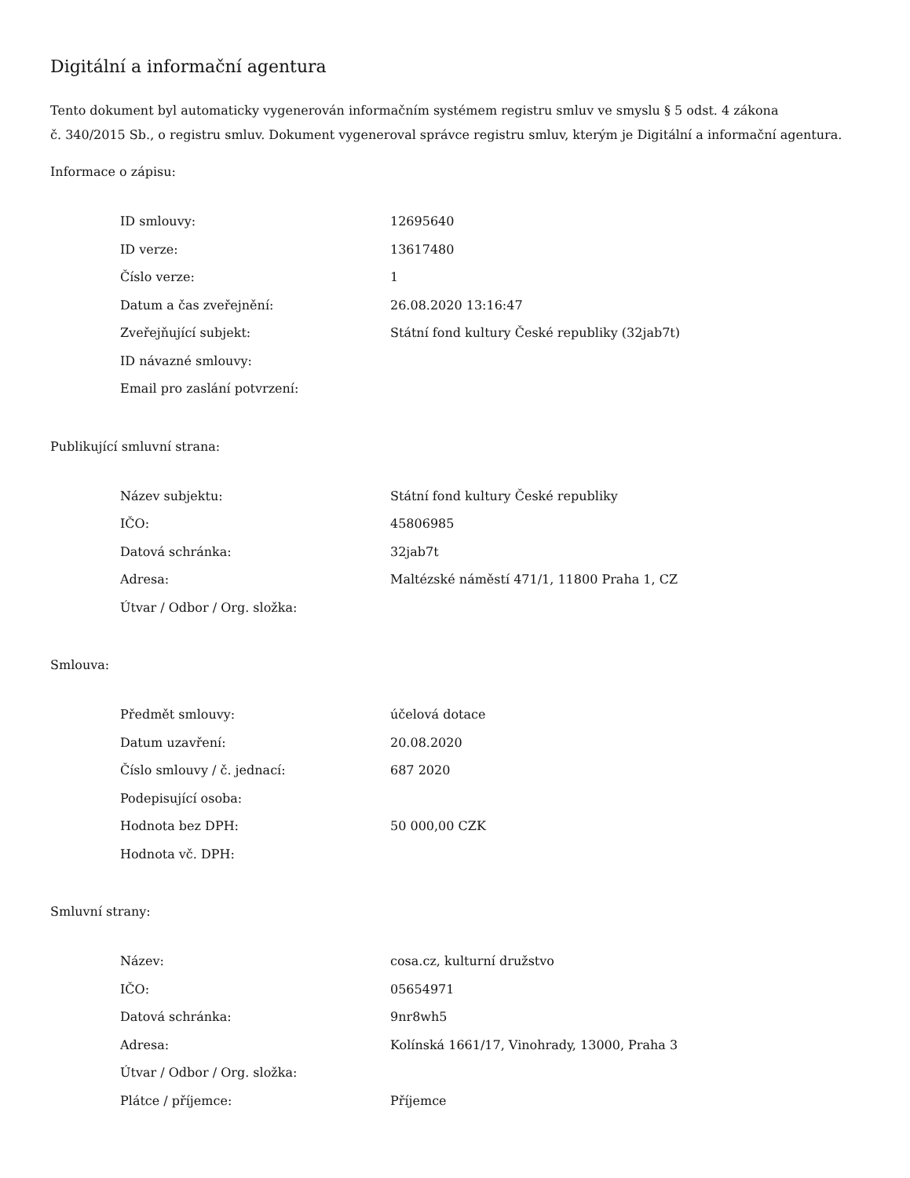Digitální a informační agentura
Tento dokument byl automaticky vygenerován informačním systémem registru smluv ve smyslu § 5 odst. 4 zákona
č. 340/2015 Sb., o registru smluv. Dokument vygeneroval správce registru smluv, kterým je Digitální a informační agentura.
Informace o zápisu:
| ID smlouvy: | 12695640 |
| ID verze: | 13617480 |
| Číslo verze: | 1 |
| Datum a čas zveřejnění: | 26.08.2020 13:16:47 |
| Zveřejňující subjekt: | Státní fond kultury České republiky (32jab7t) |
| ID návazné smlouvy: | |
| Email pro zaslání potvrzení: | |
Publikující smluvní strana:
| Název subjektu: | Státní fond kultury České republiky |
| IČO: | 45806985 |
| Datová schránka: | 32jab7t |
| Adresa: | Maltézské náměstí 471/1, 11800 Praha 1, CZ |
| Útvar / Odbor / Org. složka: | |
Smlouva:
| Předmět smlouvy: | účelová dotace |
| Datum uzavření: | 20.08.2020 |
| Číslo smlouvy / č. jednací: | 687 2020 |
| Podepisující osoba: | |
| Hodnota bez DPH: | 50 000,00 CZK |
| Hodnota vč. DPH: | |
Smluvní strany:
| Název: | cosa.cz, kulturní družstvo |
| IČO: | 05654971 |
| Datová schránka: | 9nr8wh5 |
| Adresa: | Kolínská 1661/17, Vinohrady, 13000, Praha 3 |
| Útvar / Odbor / Org. složka: | |
| Plátce / příjemce: | Příjemce |